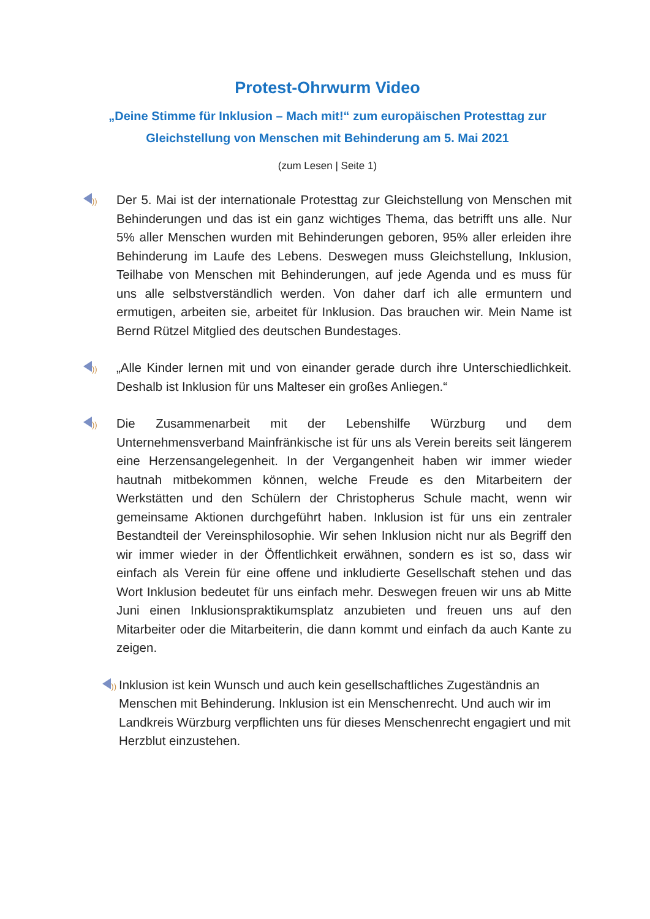Protest-Ohrwurm Video
„Deine Stimme für Inklusion – Mach mit!“ zum europäischen Protesttag zur Gleichstellung von Menschen mit Behinderung am 5. Mai 2021
(zum Lesen | Seite 1)
))
Der 5. Mai ist der internationale Protesttag zur Gleichstellung von Menschen mit Behinderungen und das ist ein ganz wichtiges Thema, das betrifft uns alle. Nur 5% aller Menschen wurden mit Behinderungen geboren, 95% aller erleiden ihre Behinderung im Laufe des Lebens. Deswegen muss Gleichstellung, Inklusion, Teilhabe von Menschen mit Behinderungen, auf jede Agenda und es muss für uns alle selbstverständlich werden. Von daher darf ich alle ermuntern und ermutigen, arbeiten sie, arbeitet für Inklusion. Das brauchen wir. Mein Name ist Bernd Rützel Mitglied des deutschen Bundestages.
))
„Alle Kinder lernen mit und von einander gerade durch ihre Unterschiedlichkeit. Deshalb ist Inklusion für uns Malteser ein großes Anliegen.“
))
Die Zusammenarbeit mit der Lebenshilfe Würzburg und dem Unternehmensverband Mainfränkische ist für uns als Verein bereits seit längerem eine Herzensangelegenheit. In der Vergangenheit haben wir immer wieder hautnah mitbekommen können, welche Freude es den Mitarbeitern der Werkstätten und den Schülern der Christopherus Schule macht, wenn wir gemeinsame Aktionen durchgeführt haben. Inklusion ist für uns ein zentraler Bestandteil der Vereinsphilosophie. Wir sehen Inklusion nicht nur als Begriff den wir immer wieder in der Öffentlichkeit erwähnen, sondern es ist so, dass wir einfach als Verein für eine offene und inkludierte Gesellschaft stehen und das Wort Inklusion bedeutet für uns einfach mehr. Deswegen freuen wir uns ab Mitte Juni einen Inklusionspraktikumsplatz anzubieten und freuen uns auf den Mitarbeiter oder die Mitarbeiterin, die dann kommt und einfach da auch Kante zu zeigen.
))
Inklusion ist kein Wunsch und auch kein gesellschaftliches Zugeständnis an Menschen mit Behinderung. Inklusion ist ein Menschenrecht. Und auch wir im Landkreis Würzburg verpflichten uns für dieses Menschenrecht engagiert und mit Herzblut einzustehen.